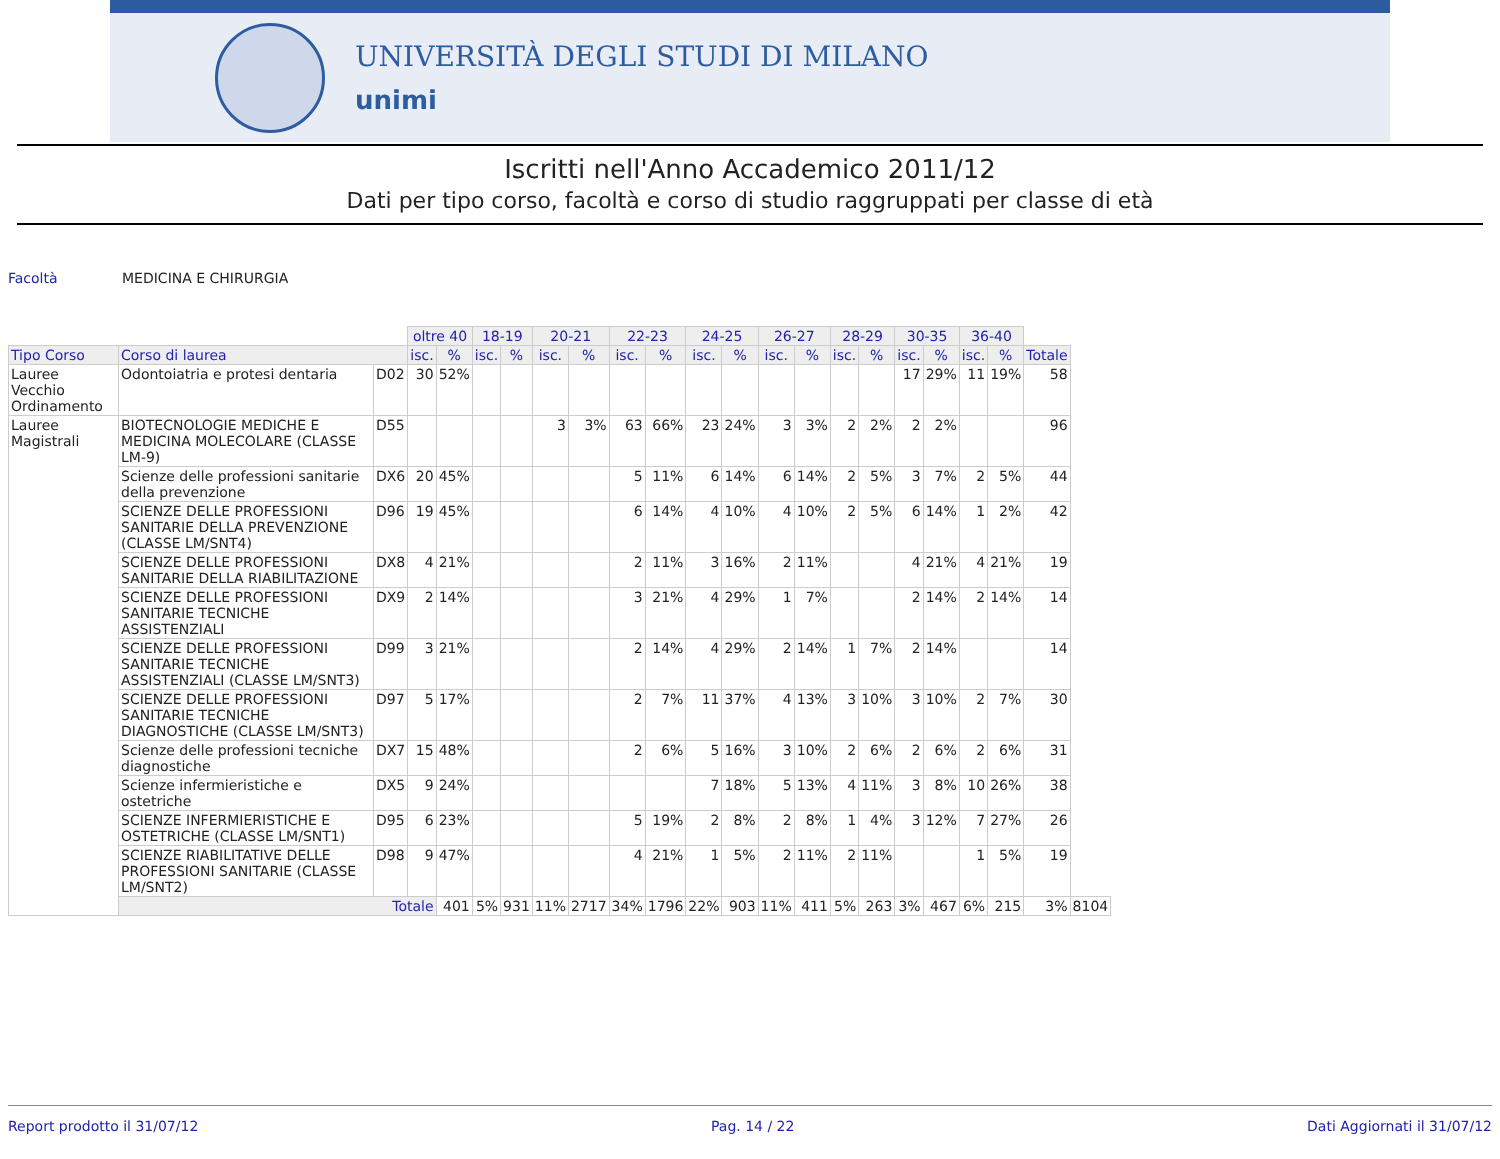UNIVERSITÀ DEGLI STUDI DI MILANO
unimi
Iscritti nell'Anno Accademico 2011/12
Dati per tipo corso, facoltà e corso di studio raggruppati per classe di età
Facoltà MEDICINA E CHIRURGIA
| | | | oltre 40 | | 18-19 | | 20-21 | | 22-23 | | 24-25 | | 26-27 | | 28-29 | | 30-35 | | 36-40 | | | |
| Tipo Corso | Corso di laurea | | isc. | % | isc. | % | isc. | % | isc. | % | isc. | % | isc. | % | isc. | % | isc. | % | isc. | % | Totale | |
| Lauree Vecchio Ordinamento | Odontoiatria e protesi dentaria | D02 | 30 | 52% | | | | | | | | | | | | | 17 | 29% | 11 | 19% | 58 | |
| Lauree Magistrali | BIOTECNOLOGIE MEDICHE E MEDICINA MOLECOLARE (CLASSE LM-9) | D55 | | | | | 3 | 3% | 63 | 66% | 23 | 24% | 3 | 3% | 2 | 2% | 2 | 2% | | | 96 | |
| | Scienze delle professioni sanitarie della prevenzione | DX6 | 20 | 45% | | | | | 5 | 11% | 6 | 14% | 6 | 14% | 2 | 5% | 3 | 7% | 2 | 5% | 44 | |
| | SCIENZE DELLE PROFESSIONI SANITARIE DELLA PREVENZIONE (CLASSE LM/SNT4) | D96 | 19 | 45% | | | | | 6 | 14% | 4 | 10% | 4 | 10% | 2 | 5% | 6 | 14% | 1 | 2% | 42 | |
| | SCIENZE DELLE PROFESSIONI SANITARIE DELLA RIABILITAZIONE | DX8 | 4 | 21% | | | | | 2 | 11% | 3 | 16% | 2 | 11% | | | 4 | 21% | 4 | 21% | 19 | |
| | SCIENZE DELLE PROFESSIONI SANITARIE TECNICHE ASSISTENZIALI | DX9 | 2 | 14% | | | | | 3 | 21% | 4 | 29% | 1 | 7% | | | 2 | 14% | 2 | 14% | 14 | |
| | SCIENZE DELLE PROFESSIONI SANITARIE TECNICHE ASSISTENZIALI (CLASSE LM/SNT3) | D99 | 3 | 21% | | | | | 2 | 14% | 4 | 29% | 2 | 14% | 1 | 7% | 2 | 14% | | | 14 | |
| | SCIENZE DELLE PROFESSIONI SANITARIE TECNICHE DIAGNOSTICHE (CLASSE LM/SNT3) | D97 | 5 | 17% | | | | | 2 | 7% | 11 | 37% | 4 | 13% | 3 | 10% | 3 | 10% | 2 | 7% | 30 | |
| | Scienze delle professioni tecniche diagnostiche | DX7 | 15 | 48% | | | | | 2 | 6% | 5 | 16% | 3 | 10% | 2 | 6% | 2 | 6% | 2 | 6% | 31 | |
| | Scienze infermieristiche e ostetriche | DX5 | 9 | 24% | | | | | | | 7 | 18% | 5 | 13% | 4 | 11% | 3 | 8% | 10 | 26% | 38 | |
| | SCIENZE INFERMIERISTICHE E OSTETRICHE (CLASSE LM/SNT1) | D95 | 6 | 23% | | | | | 5 | 19% | 2 | 8% | 2 | 8% | 1 | 4% | 3 | 12% | 7 | 27% | 26 | |
| | SCIENZE RIABILITATIVE DELLE PROFESSIONI SANITARIE (CLASSE LM/SNT2) | D98 | 9 | 47% | | | | | 4 | 21% | 1 | 5% | 2 | 11% | 2 | 11% | | | 1 | 5% | 19 | |
| | Totale | | | 401 | 5% | 931 | 11% | 2717 | 34% | 1796 | 22% | 903 | 11% | 411 | 5% | 263 | 3% | 467 | 6% | 215 | 3% | 8104 |
Report prodotto il 31/07/12 Pag. 14 / 22 Dati Aggiornati il 31/07/12